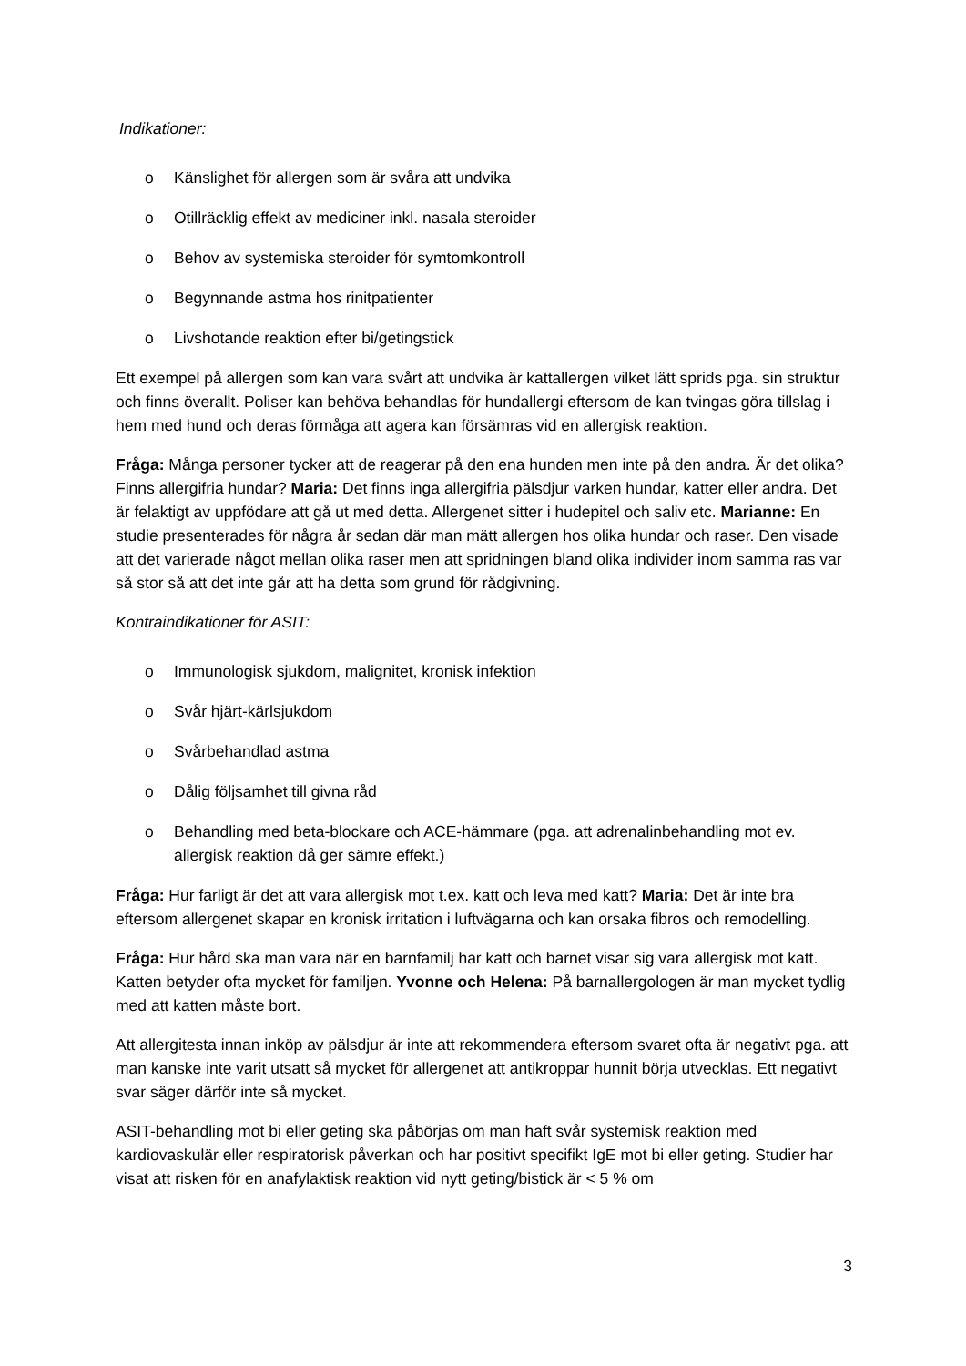Indikationer:
o Känslighet för allergen som är svåra att undvika
o Otillräcklig effekt av mediciner inkl. nasala steroider
o Behov av systemiska steroider för symtomkontroll
o Begynnande astma hos rinitpatienter
o Livshotande reaktion efter bi/getingstick
Ett exempel på allergen som kan vara svårt att undvika är kattallergen vilket lätt sprids pga. sin struktur och finns överallt. Poliser kan behöva behandlas för hundallergi eftersom de kan tvingas göra tillslag i hem med hund och deras förmåga att agera kan försämras vid en allergisk reaktion.
Fråga: Många personer tycker att de reagerar på den ena hunden men inte på den andra. Är det olika? Finns allergifria hundar? Maria: Det finns inga allergifria pälsdjur varken hundar, katter eller andra. Det är felaktigt av uppfödare att gå ut med detta. Allergenet sitter i hudepitel och saliv etc. Marianne: En studie presenterades för några år sedan där man mätt allergen hos olika hundar och raser. Den visade att det varierade något mellan olika raser men att spridningen bland olika individer inom samma ras var så stor så att det inte går att ha detta som grund för rådgivning.
Kontraindikationer för ASIT:
o Immunologisk sjukdom, malignitet, kronisk infektion
o Svår hjärt-kärlsjukdom
o Svårbehandlad astma
o Dålig följsamhet till givna råd
o Behandling med beta-blockare och ACE-hämmare (pga. att adrenalinbehandling mot ev. allergisk reaktion då ger sämre effekt.)
Fråga: Hur farligt är det att vara allergisk mot t.ex. katt och leva med katt? Maria: Det är inte bra eftersom allergenet skapar en kronisk irritation i luftvägarna och kan orsaka fibros och remodelling.
Fråga: Hur hård ska man vara när en barnfamilj har katt och barnet visar sig vara allergisk mot katt. Katten betyder ofta mycket för familjen. Yvonne och Helena: På barnallergologen är man mycket tydlig med att katten måste bort.
Att allergitesta innan inköp av pälsdjur är inte att rekommendera eftersom svaret ofta är negativt pga. att man kanske inte varit utsatt så mycket för allergenet att antikroppar hunnit börja utvecklas. Ett negativt svar säger därför inte så mycket.
ASIT-behandling mot bi eller geting ska påbörjas om man haft svår systemisk reaktion med kardiovaskulär eller respiratorisk påverkan och har positivt specifikt IgE mot bi eller geting. Studier har visat att risken för en anafylaktisk reaktion vid nytt geting/bistick är < 5 % om
3